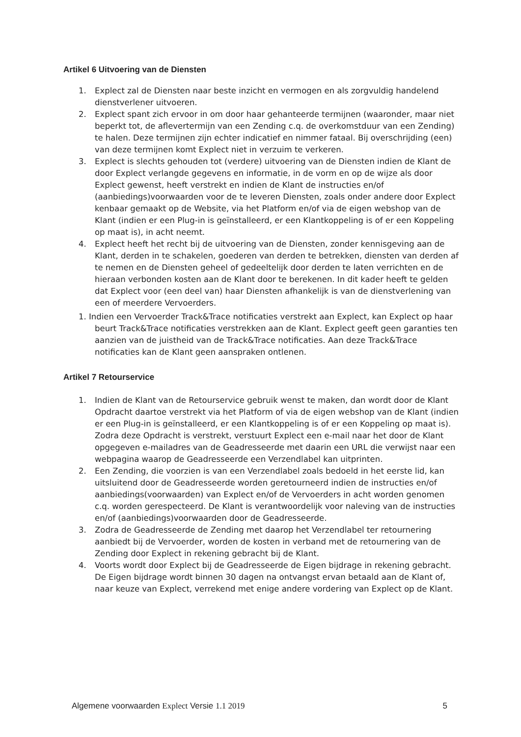Artikel 6 Uitvoering van de Diensten
1. Explect zal de Diensten naar beste inzicht en vermogen en als zorgvuldig handelend dienstverlener uitvoeren.
2. Explect spant zich ervoor in om door haar gehanteerde termijnen (waaronder, maar niet beperkt tot, de aflevertermijn van een Zending c.q. de overkomstduur van een Zending) te halen. Deze termijnen zijn echter indicatief en nimmer fataal. Bij overschrijding (een) van deze termijnen komt Explect niet in verzuim te verkeren.
3. Explect is slechts gehouden tot (verdere) uitvoering van de Diensten indien de Klant de door Explect verlangde gegevens en informatie, in de vorm en op de wijze als door Explect gewenst, heeft verstrekt en indien de Klant de instructies en/of (aanbiedings)voorwaarden voor de te leveren Diensten, zoals onder andere door Explect kenbaar gemaakt op de Website, via het Platform en/of via de eigen webshop van de Klant (indien er een Plug-in is geïnstalleerd, er een Klantkoppeling is of er een Koppeling op maat is), in acht neemt.
4. Explect heeft het recht bij de uitvoering van de Diensten, zonder kennisgeving aan de Klant, derden in te schakelen, goederen van derden te betrekken, diensten van derden af te nemen en de Diensten geheel of gedeeltelijk door derden te laten verrichten en de hieraan verbonden kosten aan de Klant door te berekenen. In dit kader heeft te gelden dat Explect voor (een deel van) haar Diensten afhankelijk is van de dienstverlening van een of meerdere Vervoerders.
1. Indien een Vervoerder Track&Trace notificaties verstrekt aan Explect, kan Explect op haar beurt Track&Trace notificaties verstrekken aan de Klant. Explect geeft geen garanties ten aanzien van de juistheid van de Track&Trace notificaties. Aan deze Track&Trace notificaties kan de Klant geen aanspraken ontlenen.
Artikel 7 Retourservice
1. Indien de Klant van de Retourservice gebruik wenst te maken, dan wordt door de Klant Opdracht daartoe verstrekt via het Platform of via de eigen webshop van de Klant (indien er een Plug-in is geïnstalleerd, er een Klantkoppeling is of er een Koppeling op maat is). Zodra deze Opdracht is verstrekt, verstuurt Explect een e-mail naar het door de Klant opgegeven e-mailadres van de Geadresseerde met daarin een URL die verwijst naar een webpagina waarop de Geadresseerde een Verzendlabel kan uitprinten.
2. Een Zending, die voorzien is van een Verzendlabel zoals bedoeld in het eerste lid, kan uitsluitend door de Geadresseerde worden geretourneerd indien de instructies en/of aanbiedings(voorwaarden) van Explect en/of de Vervoerders in acht worden genomen c.q. worden gerespecteerd. De Klant is verantwoordelijk voor naleving van de instructies en/of (aanbiedings)voorwaarden door de Geadresseerde.
3. Zodra de Geadresseerde de Zending met daarop het Verzendlabel ter retournering aanbiedt bij de Vervoerder, worden de kosten in verband met de retournering van de Zending door Explect in rekening gebracht bij de Klant.
4. Voorts wordt door Explect bij de Geadresseerde de Eigen bijdrage in rekening gebracht. De Eigen bijdrage wordt binnen 30 dagen na ontvangst ervan betaald aan de Klant of, naar keuze van Explect, verrekend met enige andere vordering van Explect op de Klant.
Algemene voorwaarden Explect Versie 1.1 2019 5